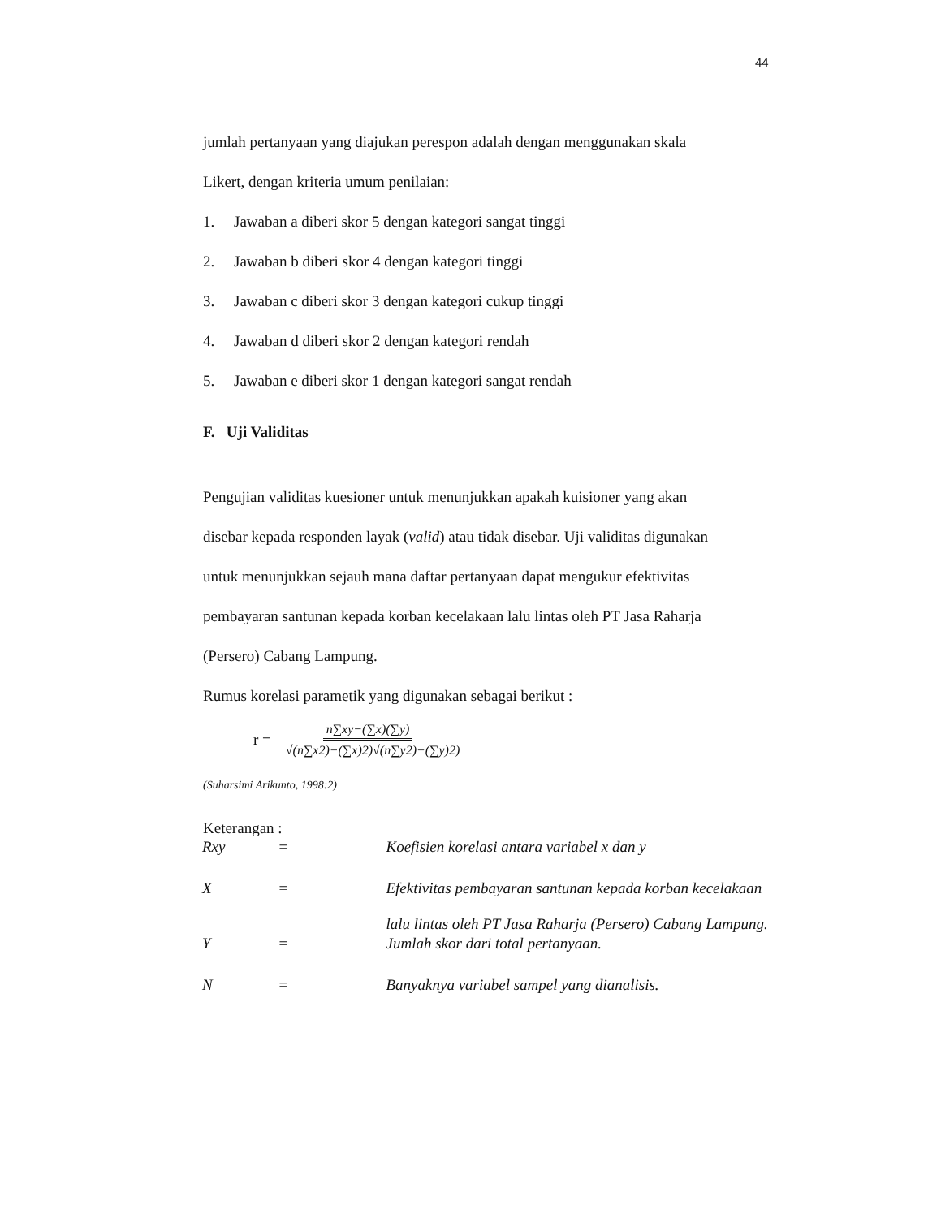44
jumlah pertanyaan yang diajukan perespon adalah dengan menggunakan skala
Likert, dengan kriteria umum penilaian:
1. Jawaban a diberi skor 5 dengan kategori sangat tinggi
2. Jawaban b diberi skor 4 dengan kategori tinggi
3. Jawaban c diberi skor 3 dengan kategori cukup tinggi
4. Jawaban d diberi skor 2 dengan kategori rendah
5. Jawaban e diberi skor 1 dengan kategori sangat rendah
F. Uji Validitas
Pengujian validitas kuesioner untuk menunjukkan apakah kuisioner yang akan
disebar kepada responden layak (valid) atau tidak disebar. Uji validitas digunakan
untuk menunjukkan sejauh mana daftar pertanyaan dapat mengukur efektivitas
pembayaran santunan kepada korban kecelakaan lalu lintas oleh PT Jasa Raharja
(Persero) Cabang Lampung.
Rumus korelasi parametik yang digunakan sebagai berikut :
r = n∑xy−(∑x)(∑y) √(n∑x2)−(∑x)2)√(n∑y2)−(∑y)2)
(Suharsimi Arikunto, 1998:2)
Keterangan :
| Rxy | = | Koefisien korelasi antara variabel x dan y |
| X | = | Efektivitas pembayaran santunan kepada korban kecelakaan lalu lintas oleh PT Jasa Raharja (Persero) Cabang Lampung. |
| Y | = | Jumlah skor dari total pertanyaan. |
| N | = | Banyaknya variabel sampel yang dianalisis. |